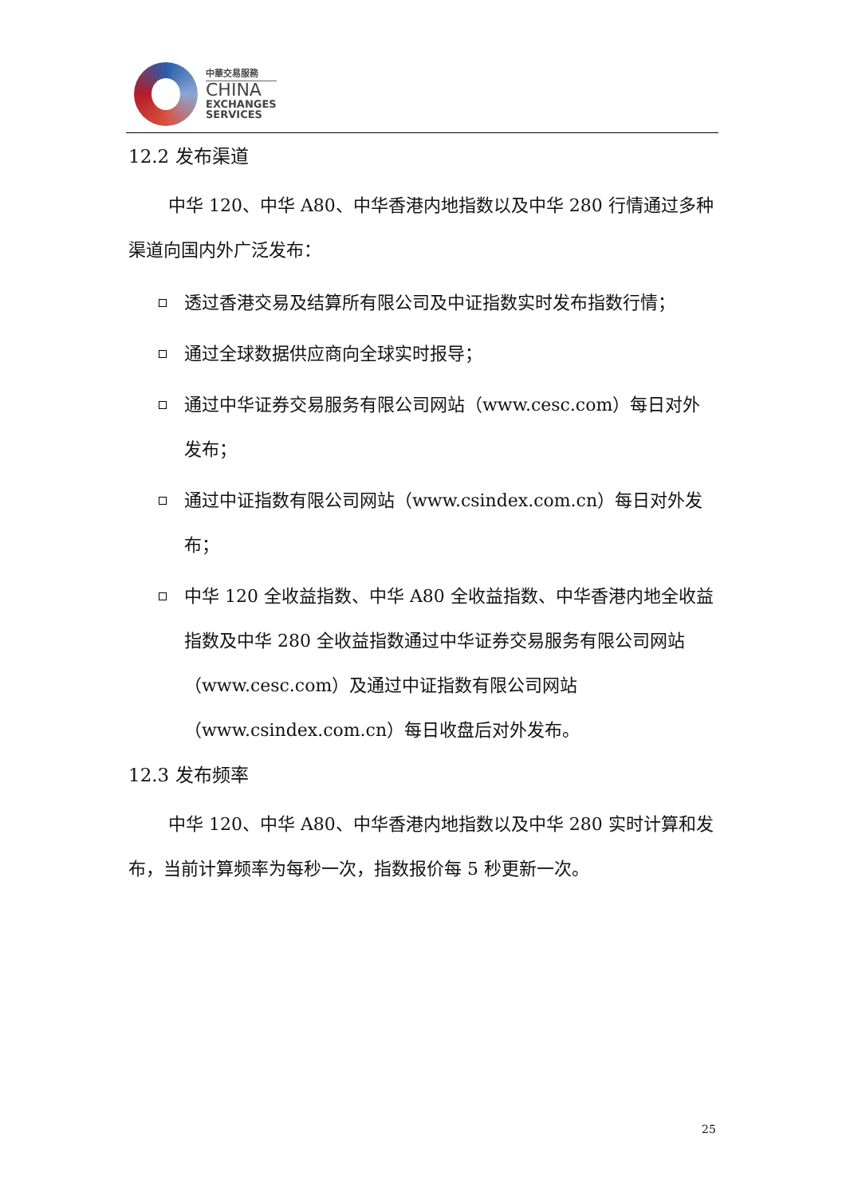中華交易服務
CHINA
EXCHANGES
SERVICES
12.2 发布渠道
中华 120、中华 A80、中华香港内地指数以及中华 280 行情通过多种渠道向国内外广泛发布：
透过香港交易及结算所有限公司及中证指数实时发布指数行情；
通过全球数据供应商向全球实时报导；
通过中华证券交易服务有限公司网站（www.cesc.com）每日对外发布；
通过中证指数有限公司网站（www.csindex.com.cn）每日对外发布；
中华 120 全收益指数、中华 A80 全收益指数、中华香港内地全收益指数及中华 280 全收益指数通过中华证券交易服务有限公司网站（www.cesc.com）及通过中证指数有限公司网站（www.csindex.com.cn）每日收盘后对外发布。
12.3 发布频率
中华 120、中华 A80、中华香港内地指数以及中华 280 实时计算和发布，当前计算频率为每秒一次，指数报价每 5 秒更新一次。
25